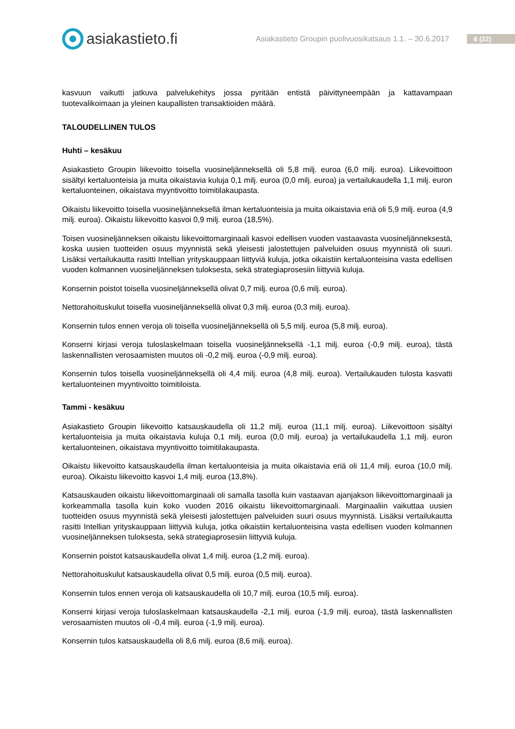asiakastieto.fi
Asiakastieto Groupin puolivuosikatsaus 1.1. – 30.6.2017
6 (22)
kasvuun vaikutti jatkuva palvelukehitys jossa pyritään entistä päivittyneempään ja kattavampaan tuotevalikoimaan ja yleinen kaupallisten transaktioiden määrä.
TALOUDELLINEN TULOS
Huhti – kesäkuu
Asiakastieto Groupin liikevoitto toisella vuosineljänneksellä oli 5,8 milj. euroa (6,0 milj. euroa). Liikevoittoon sisältyi kertaluonteisia ja muita oikaistavia kuluja 0,1 milj. euroa (0,0 milj. euroa) ja vertailukaudella 1,1 milj. euron kertaluonteinen, oikaistava myyntivoitto toimitilakaupasta.
Oikaistu liikevoitto toisella vuosineljänneksellä ilman kertaluonteisia ja muita oikaistavia eriä oli 5,9 milj. euroa (4,9 milj. euroa). Oikaistu liikevoitto kasvoi 0,9 milj. euroa (18,5%).
Toisen vuosineljänneksen oikaistu liikevoittomarginaali kasvoi edellisen vuoden vastaavasta vuosineljänneksestä, koska uusien tuotteiden osuus myynnistä sekä yleisesti jalostettujen palveluiden osuus myynnistä oli suuri. Lisäksi vertailukautta rasitti Intellian yrityskauppaan liittyviä kuluja, jotka oikaistiin kertaluonteisina vasta edellisen vuoden kolmannen vuosineljänneksen tuloksesta, sekä strategiaprosesiin liittyviä kuluja.
Konsernin poistot toisella vuosineljänneksellä olivat 0,7 milj. euroa (0,6 milj. euroa).
Nettorahoituskulut toisella vuosineljänneksellä olivat 0,3 milj. euroa (0,3 milj. euroa).
Konsernin tulos ennen veroja oli toisella vuosineljänneksellä oli 5,5 milj. euroa (5,8 milj. euroa).
Konserni kirjasi veroja tuloslaskelmaan toisella vuosineljänneksellä -1,1 milj. euroa (-0,9 milj. euroa), tästä laskennallisten verosaamisten muutos oli -0,2 milj. euroa (-0,9 milj. euroa).
Konsernin tulos toisella vuosineljänneksellä oli 4,4 milj. euroa (4,8 milj. euroa). Vertailukauden tulosta kasvatti kertaluonteinen myyntivoitto toimitiloista.
Tammi - kesäkuu
Asiakastieto Groupin liikevoitto katsauskaudella oli 11,2 milj. euroa (11,1 milj. euroa). Liikevoittoon sisältyi kertaluonteisia ja muita oikaistavia kuluja 0,1 milj. euroa (0,0 milj. euroa) ja vertailukaudella 1,1 milj. euron kertaluonteinen, oikaistava myyntivoitto toimitilakaupasta.
Oikaistu liikevoitto katsauskaudella ilman kertaluonteisia ja muita oikaistavia eriä oli 11,4 milj. euroa (10,0 milj. euroa). Oikaistu liikevoitto kasvoi 1,4 milj. euroa (13,8%).
Katsauskauden oikaistu liikevoittomarginaali oli samalla tasolla kuin vastaavan ajanjakson liikevoittomarginaali ja korkeammalla tasolla kuin koko vuoden 2016 oikaistu liikevoittomarginaali. Marginaaliin vaikuttaa uusien tuotteiden osuus myynnistä sekä yleisesti jalostettujen palveluiden suuri osuus myynnistä. Lisäksi vertailukautta rasitti Intellian yrityskauppaan liittyviä kuluja, jotka oikaistiin kertaluonteisina vasta edellisen vuoden kolmannen vuosineljänneksen tuloksesta, sekä strategiaprosesiin liittyviä kuluja.
Konsernin poistot katsauskaudella olivat 1,4 milj. euroa (1,2 milj. euroa).
Nettorahoituskulut katsauskaudella olivat 0,5 milj. euroa (0,5 milj. euroa).
Konsernin tulos ennen veroja oli katsauskaudella oli 10,7 milj. euroa (10,5 milj. euroa).
Konserni kirjasi veroja tuloslaskelmaan katsauskaudella -2,1 milj. euroa (-1,9 milj. euroa), tästä laskennallisten verosaamisten muutos oli -0,4 milj. euroa (-1,9 milj. euroa).
Konsernin tulos katsauskaudella oli 8,6 milj. euroa (8,6 milj. euroa).